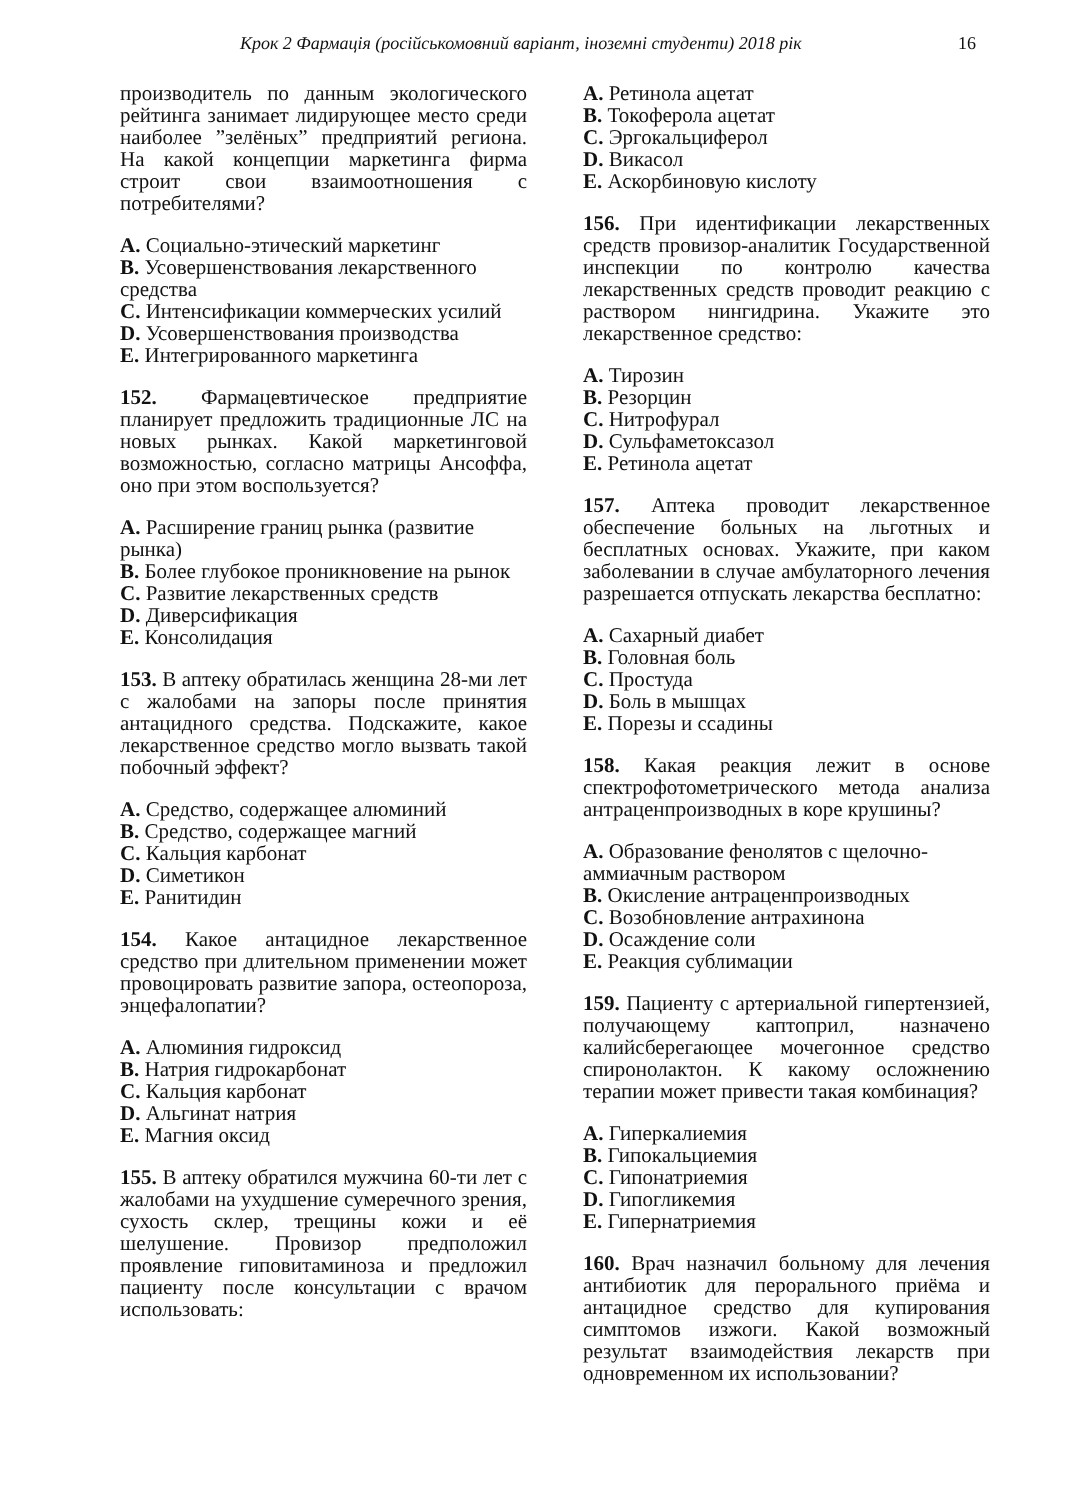Крок 2 Фармація (російськомовний варіант, іноземні студенти) 2018 рік 16
производитель по данным экологического рейтинга занимает лидирующее место среди наиболее ”зелёных” предприятий региона. На какой концепции маркетинга фирма строит свои взаимоотношения с потребителями?
A. Социально-этический маркетинг
B. Усовершенствования лекарственного средства
C. Интенсификации коммерческих усилий
D. Усовершенствования производства
E. Интегрированного маркетинга
152. Фармацевтическое предприятие планирует предложить традиционные ЛС на новых рынках. Какой маркетинговой возможностью, согласно матрицы Ансоффа, оно при этом воспользуется?
A. Расширение границ рынка (развитие рынка)
B. Более глубокое проникновение на рынок
C. Развитие лекарственных средств
D. Диверсификация
E. Консолидация
153. В аптеку обратилась женщина 28-ми лет с жалобами на запоры после принятия антацидного средства. Подскажите, какое лекарственное средство могло вызвать такой побочный эффект?
A. Средство, содержащее алюминий
B. Средство, содержащее магний
C. Кальция карбонат
D. Симетикон
E. Ранитидин
154. Какое антацидное лекарственное средство при длительном применении может провоцировать развитие запора, остеопороза, энцефалопатии?
A. Алюминия гидроксид
B. Натрия гидрокарбонат
C. Кальция карбонат
D. Альгинат натрия
E. Магния оксид
155. В аптеку обратился мужчина 60-ти лет с жалобами на ухудшение сумеречного зрения, сухость склер, трещины кожи и её шелушение. Провизор предположил проявление гиповитаминоза и предложил пациенту после консультации с врачом использовать:
A. Ретинола ацетат
B. Токоферола ацетат
C. Эргокальциферол
D. Викасол
E. Аскорбиновую кислоту
156. При идентификации лекарственных средств провизор-аналитик Государственной инспекции по контролю качества лекарственных средств проводит реакцию с раствором нингидрина. Укажите это лекарственное средство:
A. Тирозин
B. Резорцин
C. Нитрофурал
D. Сульфаметоксазол
E. Ретинола ацетат
157. Аптека проводит лекарственное обеспечение больных на льготных и бесплатных основах. Укажите, при каком заболевании в случае амбулаторного лечения разрешается отпускать лекарства бесплатно:
A. Сахарный диабет
B. Головная боль
C. Простуда
D. Боль в мышцах
E. Порезы и ссадины
158. Какая реакция лежит в основе спектрофотометрического метода анализа антраценпроизводных в коре крушины?
A. Образование фенолятов с щелочно-аммиачным раствором
B. Окисление антраценпроизводных
C. Возобновление антрахинона
D. Осаждение соли
E. Реакция сублимации
159. Пациенту с артериальной гипертензией, получающему каптоприл, назначено калийсберегающее мочегонное средство спиронолактон. К какому осложнению терапии может привести такая комбинация?
A. Гиперкалиемия
B. Гипокальциемия
C. Гипонатриемия
D. Гипогликемия
E. Гипернатриемия
160. Врач назначил больному для лечения антибиотик для перорального приёма и антацидное средство для купирования симптомов изжоги. Какой возможный результат взаимодействия лекарств при одновременном их использовании?